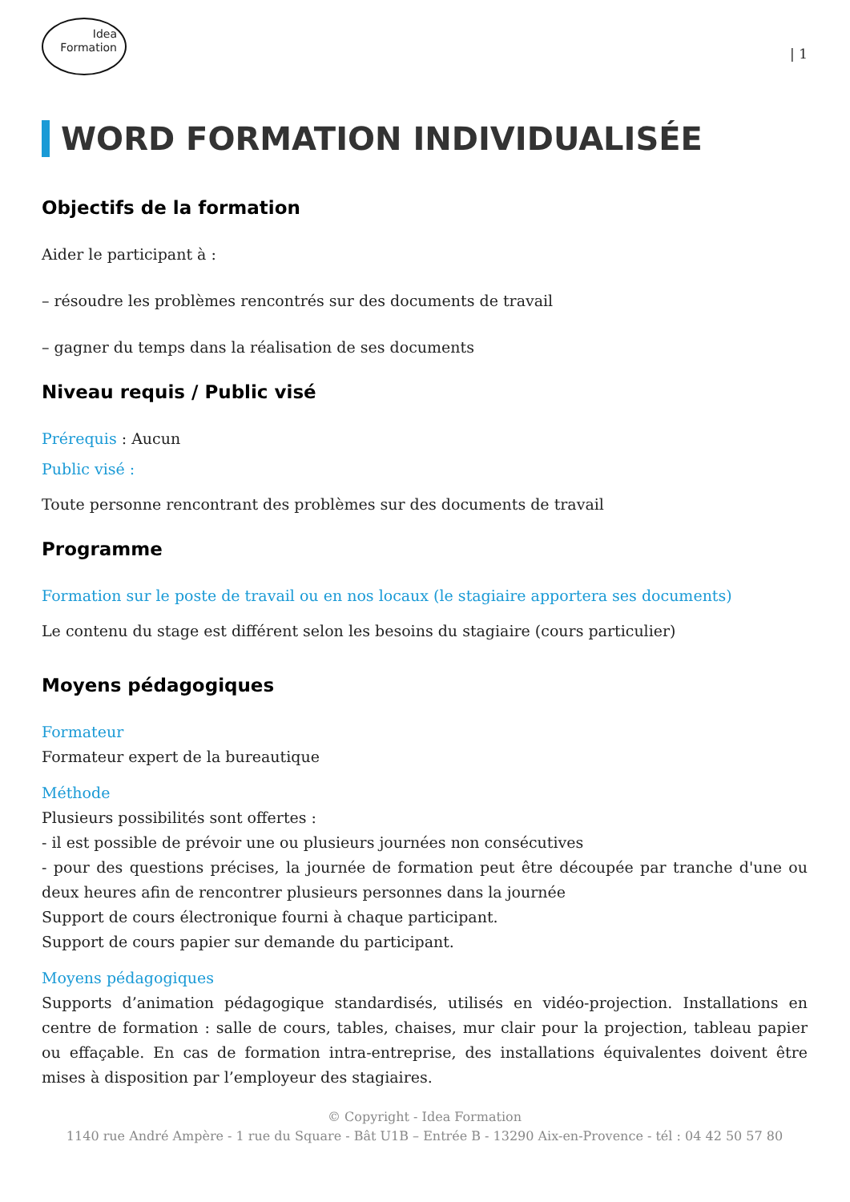Idea
Formation
| 1
WORD FORMATION INDIVIDUALISÉE
Objectifs de la formation
Aider le participant à :
– résoudre les problèmes rencontrés sur des documents de travail
– gagner du temps dans la réalisation de ses documents
Niveau requis / Public visé
Prérequis : Aucun
Public visé :
Toute personne rencontrant des problèmes sur des documents de travail
Programme
Formation sur le poste de travail ou en nos locaux (le stagiaire apportera ses documents)
Le contenu du stage est différent selon les besoins du stagiaire (cours particulier)
Moyens pédagogiques
Formateur
Formateur expert de la bureautique
Méthode
Plusieurs possibilités sont offertes :
- il est possible de prévoir une ou plusieurs journées non consécutives
- pour des questions précises, la journée de formation peut être découpée par tranche d'une ou deux heures afin de rencontrer plusieurs personnes dans la journée
Support de cours électronique fourni à chaque participant.
Support de cours papier sur demande du participant.
Moyens pédagogiques
Supports d’animation pédagogique standardisés, utilisés en vidéo-projection. Installations en centre de formation : salle de cours, tables, chaises, mur clair pour la projection, tableau papier ou effaçable. En cas de formation intra-entreprise, des installations équivalentes doivent être mises à disposition par l’employeur des stagiaires.
© Copyright - Idea Formation
1140 rue André Ampère - 1 rue du Square - Bât U1B – Entrée B - 13290 Aix-en-Provence - tél : 04 42 50 57 80